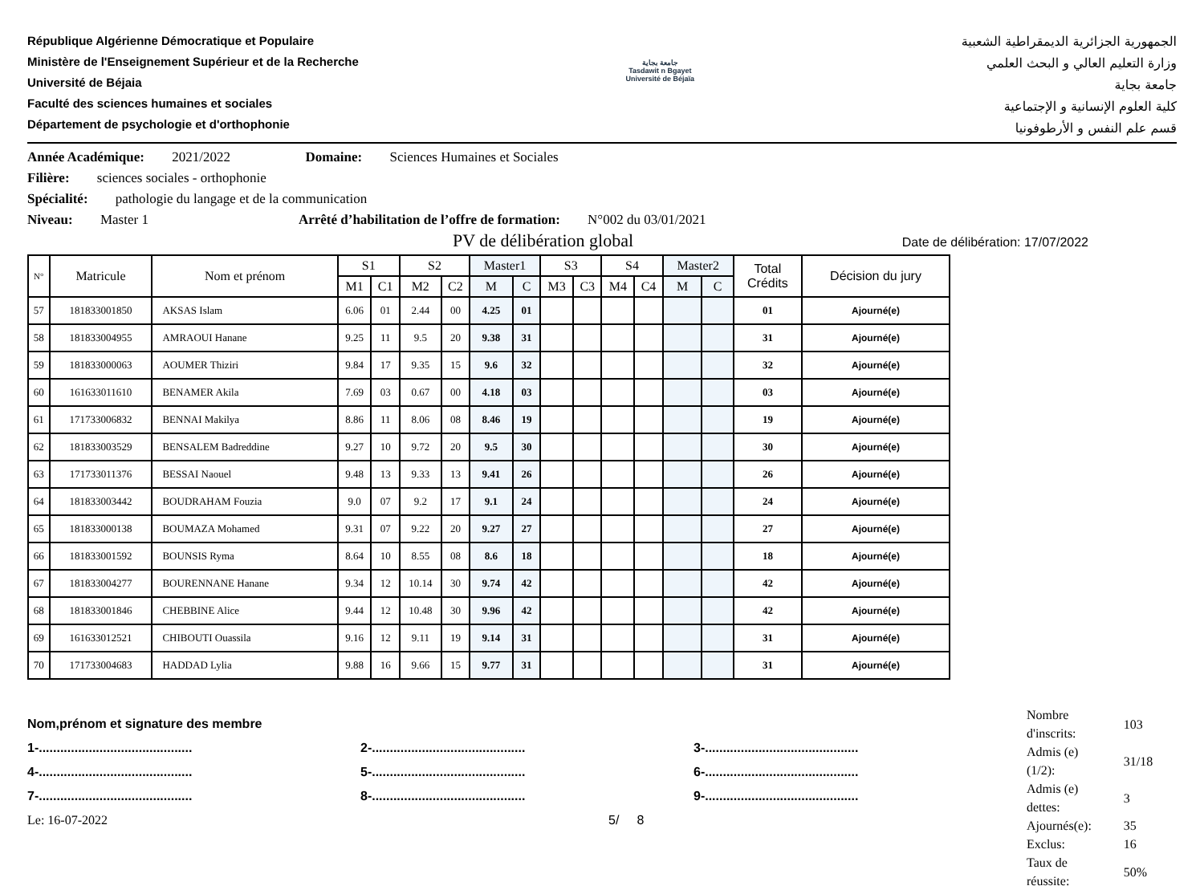République Algérienne Démocratique et Populaire
Ministère de l'Enseignement Supérieur et de la Recherche
Université de Béjaia
Faculté des sciences humaines et sociales
Département de psychologie et d'orthophonie
جامعة بجاية
Tasdawit n Bgayet
Université de Béjaïa
الجمهورية الجزائرية الديمقراطية الشعبية
وزارة التعليم العالي و البحث العلمي
جامعة بجاية
كلية العلوم الإنسانية و الإجتماعية
قسم علم النفس و الأرطوفونيا
Année Académique: 2021/2022 Domaine: Sciences Humaines et Sociales
Filière: sciences sociales - orthophonie
Spécialité: pathologie du langage et de la communication
Niveau: Master 1 Arrêté d’habilitation de l’offre de formation: N°002 du 03/01/2021
PV de délibération global
Date de délibération: 17/07/2022
| N° | Matricule | Nom et prénom | S1 | | S2 | | Master1 | | S3 | | S4 | | Master2 | | Total Crédits | Décision du jury |
| --- | --- | --- | --- | --- | --- | --- | --- | --- | --- | --- | --- | --- | --- | --- | --- | --- |
| | | | M1 | C1 | M2 | C2 | M | C | M3 | C3 | M4 | C4 | M | C | | |
| 57 | 181833001850 | AKSAS Islam | 6.06 | 01 | 2.44 | 00 | 4.25 | 01 | | | | | | | 01 | Ajourné(e) |
| 58 | 181833004955 | AMRAOUI Hanane | 9.25 | 11 | 9.5 | 20 | 9.38 | 31 | | | | | | | 31 | Ajourné(e) |
| 59 | 181833000063 | AOUMER Thiziri | 9.84 | 17 | 9.35 | 15 | 9.6 | 32 | | | | | | | 32 | Ajourné(e) |
| 60 | 161633011610 | BENAMER Akila | 7.69 | 03 | 0.67 | 00 | 4.18 | 03 | | | | | | | 03 | Ajourné(e) |
| 61 | 171733006832 | BENNAI Makilya | 8.86 | 11 | 8.06 | 08 | 8.46 | 19 | | | | | | | 19 | Ajourné(e) |
| 62 | 181833003529 | BENSALEM Badreddine | 9.27 | 10 | 9.72 | 20 | 9.5 | 30 | | | | | | | 30 | Ajourné(e) |
| 63 | 171733011376 | BESSAI Naouel | 9.48 | 13 | 9.33 | 13 | 9.41 | 26 | | | | | | | 26 | Ajourné(e) |
| 64 | 181833003442 | BOUDRAHAM Fouzia | 9.0 | 07 | 9.2 | 17 | 9.1 | 24 | | | | | | | 24 | Ajourné(e) |
| 65 | 181833000138 | BOUMAZA Mohamed | 9.31 | 07 | 9.22 | 20 | 9.27 | 27 | | | | | | | 27 | Ajourné(e) |
| 66 | 181833001592 | BOUNSIS Ryma | 8.64 | 10 | 8.55 | 08 | 8.6 | 18 | | | | | | | 18 | Ajourné(e) |
| 67 | 181833004277 | BOURENNANE Hanane | 9.34 | 12 | 10.14 | 30 | 9.74 | 42 | | | | | | | 42 | Ajourné(e) |
| 68 | 181833001846 | CHEBBINE Alice | 9.44 | 12 | 10.48 | 30 | 9.96 | 42 | | | | | | | 42 | Ajourné(e) |
| 69 | 161633012521 | CHIBOUTI Ouassila | 9.16 | 12 | 9.11 | 19 | 9.14 | 31 | | | | | | | 31 | Ajourné(e) |
| 70 | 171733004683 | HADDAD Lylia | 9.88 | 16 | 9.66 | 15 | 9.77 | 31 | | | | | | | 31 | Ajourné(e) |
Nom,prénom et signature des membre
1-........................................... 2-........................................... 3-...........................................
4-........................................... 5-........................................... 6-...........................................
7-........................................... 8-........................................... 9-...........................................
Le: 16-07-2022 5/ 8
| Nombre d'inscrits: | 103 |
| Admis (e) (1/2): | 31/18 |
| Admis (e) dettes: | 3 |
| Ajournés(e): | 35 |
| Exclus: | 16 |
| Taux de réussite: | 50% |